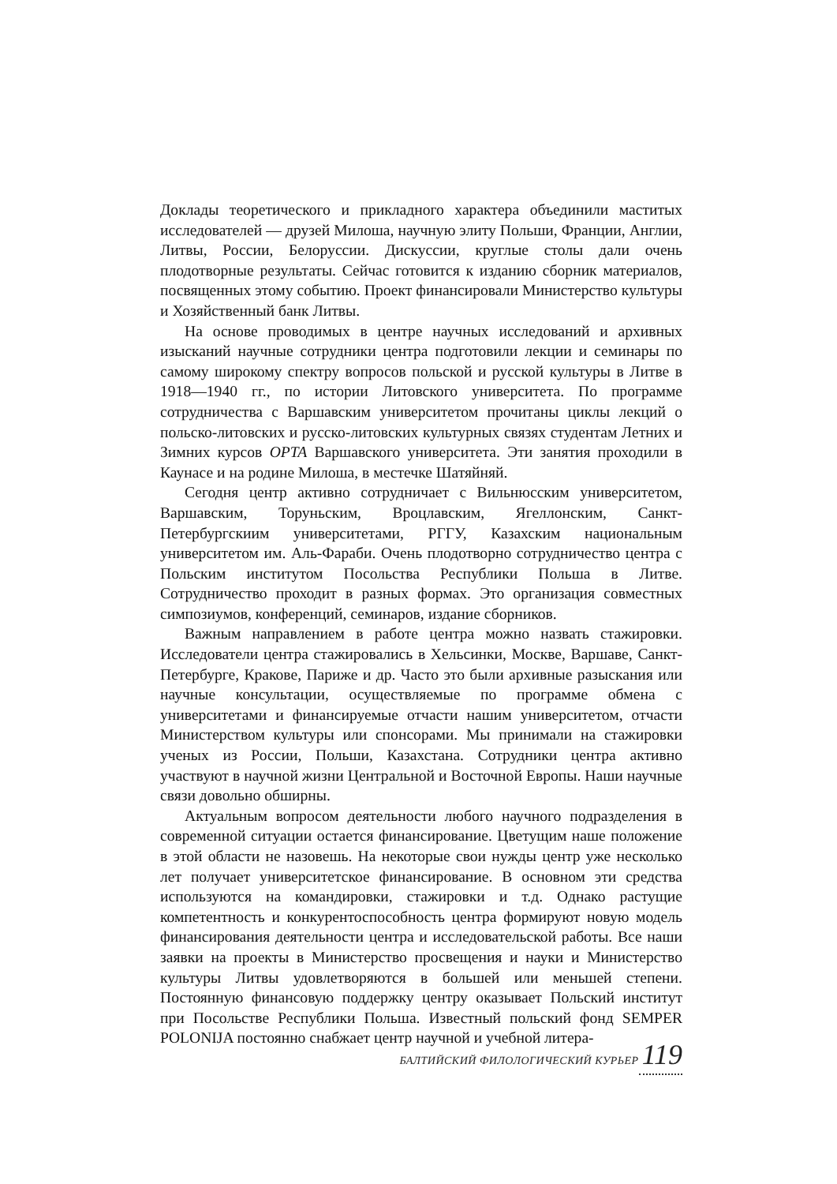Доклады теоретического и прикладного характера объединили маститых исследователей — друзей Милоша, научную элиту Польши, Франции, Англии, Литвы, России, Белоруссии. Дискуссии, круглые столы дали очень плодотворные результаты. Сейчас готовится к изданию сборник материалов, посвященных этому событию. Проект финансировали Министерство культуры и Хозяйственный банк Литвы.
На основе проводимых в центре научных исследований и архивных изысканий научные сотрудники центра подготовили лекции и семинары по самому широкому спектру вопросов польской и русской культуры в Литве в 1918—1940 гг., по истории Литовского университета. По программе сотрудничества с Варшавским университетом прочитаны циклы лекций о польско-литовских и русско-литовских культурных связях студентам Летних и Зимних курсов OPTA Варшавского университета. Эти занятия проходили в Каунасе и на родине Милоша, в местечке Шатяйняй.
Сегодня центр активно сотрудничает с Вильнюсским университетом, Варшавским, Торуньским, Вроцлавским, Ягеллонским, Санкт-Петербургскиим университетами, РГГУ, Казахским национальным университетом им. Аль-Фараби. Очень плодотворно сотрудничество центра с Польским институтом Посольства Республики Польша в Литве. Сотрудничество проходит в разных формах. Это организация совместных симпозиумов, конференций, семинаров, издание сборников.
Важным направлением в работе центра можно назвать стажировки. Исследователи центра стажировались в Хельсинки, Москве, Варшаве, Санкт-Петербурге, Кракове, Париже и др. Часто это были архивные разыскания или научные консультации, осуществляемые по программе обмена с университетами и финансируемые отчасти нашим университетом, отчасти Министерством культуры или спонсорами. Мы принимали на стажировки ученых из России, Польши, Казахстана. Сотрудники центра активно участвуют в научной жизни Центральной и Восточной Европы. Наши научные связи довольно обширны.
Актуальным вопросом деятельности любого научного подразделения в современной ситуации остается финансирование. Цветущим наше положение в этой области не назовешь. На некоторые свои нужды центр уже несколько лет получает университетское финансирование. В основном эти средства используются на командировки, стажировки и т.д. Однако растущие компетентность и конкурентоспособность центра формируют новую модель финансирования деятельности центра и исследовательской работы. Все наши заявки на проекты в Министерство просвещения и науки и Министерство культуры Литвы удовлетворяются в большей или меньшей степени. Постоянную финансовую поддержку центру оказывает Польский институт при Посольстве Республики Польша. Известный польский фонд SEMPER POLONIJA постоянно снабжает центр научной и учебной литера-
БАЛТИЙСКИЙ ФИЛОЛОГИЧЕСКИЙ КУРЬЕР 119